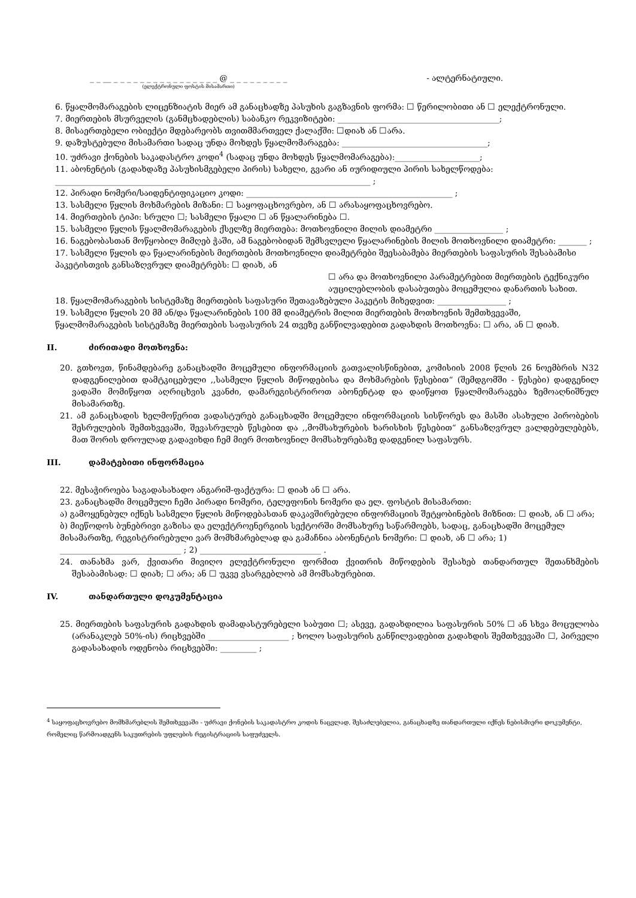_ _ __ _ _ _ _ _ _ _ _ _ _ _ _ _ _ _ _ @ _ _ _ _ _ _ _ _ _
(ელექტრონული ფოსტის მისამართი)
- ალტერნატიული.
6. წყალმომარაგების ლიცენზიატის მიერ ამ განაცხადზე პასუხის გაგზავნის ფორმა: ☐ წერილობითი ან ☐ ელექტრონული.
7. მიერთების მსურველის (განმცხადებლის) საბანკო რეკვიზიტები: ________________________________________;
8. მისაერთებელი ობიექტი მდებარეობს თვითმმართველ ქალაქში: ☐დიახ ან ☐არა.
9. დაზუსტებული მისამართი სადაც უნდა მოხდეს წყალმომარაგება: ____________________________________;
10. უძრავი ქონების საკადასტრო კოდი<sup>4</sup> (სადაც უნდა მოხდეს წყალმომარაგება):_____________________;
11. აბონენტის (გადახდაზე პასუხისმგებელი პირის) სახელი, გვარი ან იურიდიული პირის სახელწოდება: ______________________________________________________________________________ ;
12. პირადი ნომერი/საიდენტიფიკაციო კოდი: ___________________________________________________ ;
13. სასმელი წყლის მოხმარების მიზანი: ☐ საყოფაცხოვრებო, ან ☐ არასაყოფაცხოვრებო.
14. მიერთების ტიპი: სრული ☐; სასმელი წყალი ☐ ან წყალარინება ☐.
15. სასმელი წყლის წყალმომარაგების ქსელზე მიერთება: მოთხოვნილი მილის დიამეტრი _________________ ;
16. ნაგებობასთან მოწყობილ მიმღებ ჭაში, ამ ნაგებობიდან შემსვლელი წყალარინების მილის მოთხოვნილი დიამეტრი: _______ ;
17. სასმელი წყლის და წყალარინების მიერთების მოთხოვნილი დიამეტრები შეესაბამება მიერთების საფასურის შესაბამისი პაკეტისთვის განსაზღვრულ დიამეტრებს: ☐ დიახ, ან
☐ არა და მოთხოვნილი პარამეტრებით მიერთების ტექნიკური აუცილებლობის დასაბუთება მოცემულია დანართის სახით.
18. წყალმომარაგების სისტემაზე მიერთების საფასური შეთავაზებული პაკეტის მიხედვით: _________________ ;
19. სასმელი წყლის 20 მმ ან/და წყალარინების 100 მმ დიამეტრის მილით მიერთების მოთხოვნის შემთხვევაში, წყალმომარაგების სისტემაზე მიერთების საფასურის 24 თვეზე განწილვადებით გადახდის მოთხოვნა: ☐ არა, ან ☐ დიახ.
II. ძირითადი მოთხოვნა:
20. გთხოვთ, წინამდებარე განაცხადში მოცემული ინფორმაციის გათვალისწინებით, კომისიის 2008 წლის 26 ნოემბრის N32 დადგენილებით დამტკიცებული ,,სასმელი წყლის მიწოდებისა და მოხმარების წესებით“ (შემდგომში - წესები) დადგენილ ვადაში მომიწყოთ აღრიცხვის კვანძი, დამარეგისტრიროთ აბონენტად და დაიწყოთ წყალმომარაგება ზემოაღნიშნულ მისამართზე.
21. ამ განაცხადის ხელმოწერით ვადასტურებ განაცხადში მოცემული ინფორმაციის სისწორეს და მასში ასახული პირობების შესრულების შემთხვევაში, შევასრულებ წესებით და ,,მომსახურების ხარისხის წესებით“ განსაზღვრულ ვალდებულებებს, მათ შორის დროულად გადავიხდი ჩემ მიერ მოთხოვნილ მომსახურებაზე დადგენილ საფასურს.
III. დამატებითი ინფორმაცია
22. მესაჭიროება საგადასახადო ანგარიშ-ფაქტურა: ☐ დიახ ან ☐ არა.
23. განაცხადში მოცემული ჩემი პირადი ნომერი, ტელეფონის ნომერი და ელ. ფოსტის მისამართი:
ა) გამოყენებულ იქნეს სასმელი წყლის მიწოდებასთან დაკავშირებული ინფორმაციის შეტყობინების მიზნით: ☐ დიახ, ან ☐ არა;
ბ) მიეწოდოს ბუნებრივი გაზისა და ელექტროენერგიის სექტორში მომსახურე საწარმოებს, სადაც, განაცხადში მოცემულ მისამართზე, რეგისტრირებული ვარ მომხმარებლად და გამაჩნია აბონენტის ნომერი: ☐ დიახ, ან ☐ არა; 1) ______________________________ ; 2) ______________________________ .
24. თანახმა ვარ, ქვითარი მივიღო ელექტრონული ფორმით ქვითრის მიწოდების შესახებ თანდართულ შეთანხმების შესაბამისად: ☐ დიახ; ☐ არა; ან ☐ უკვე ვსარგებლობ ამ მომსახურებით.
IV. თანდართული დოკუმენტაცია
25. მიერთების საფასურის გადახდის დამადასტურებელი საბუთი ☐; ასევე, გადახდილია საფასურის 50% ☐ ან სხვა მოცულობა (არანაკლებ 50%-ის) რიცხვებში ____________________ ; ხოლო საფასურის განწილვადებით გადახდის შემთხვევაში ☐, პირველი გადასახადის ოდენობა რიცხვებში: _________ ;
<sup>4</sup> საყოფაცხოვრებო მომხმარებლის შემთხვევაში - უძრავი ქონების საკადასტრო კოდის ნაცვლად, შესაძლებელია, განაცხადზე თანდართული იქნეს ნებისმიერი დოკუმენტი, რომელიც წარმოადგენს საკუთრების უფლების რეგისტრაციის საფუძველს.